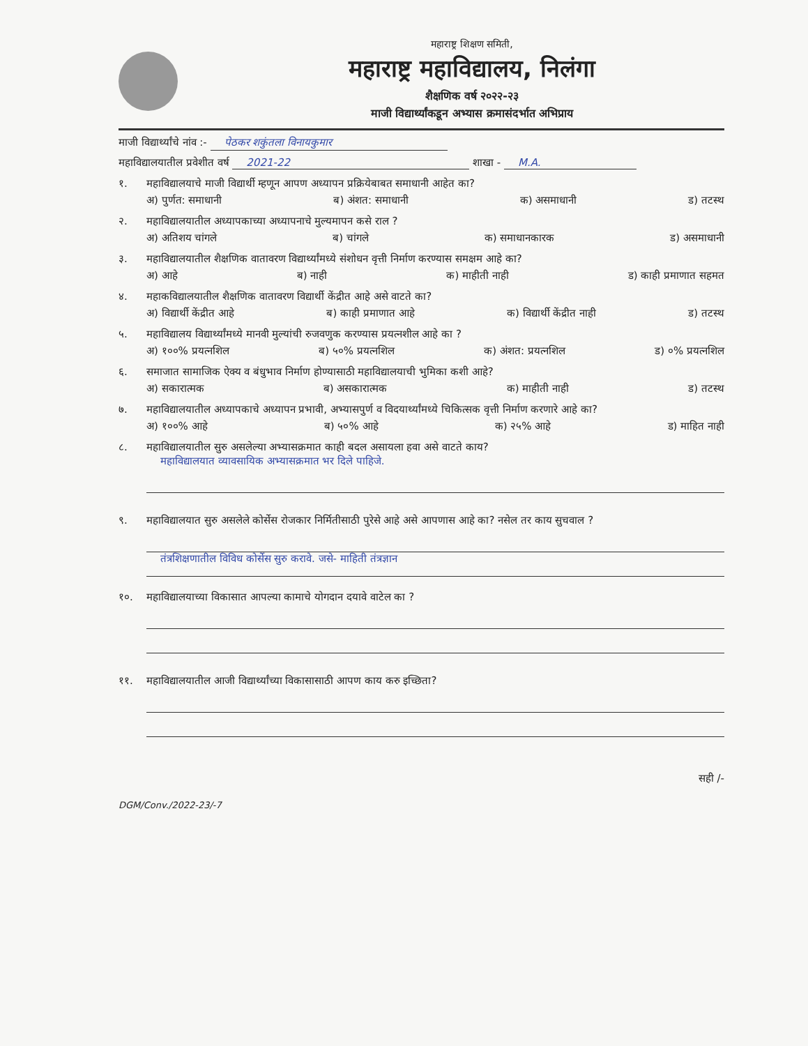महाराष्ट्र शिक्षण समिती,
महाराष्ट्र महाविद्यालय, निलंगा
शैक्षणिक वर्ष २०२२-२३
माजी विद्यार्थ्यांकडून अभ्यास क्रमासंदर्भात अभिप्राय
माजी विद्यार्थ्यांचे नांव :- पेठकर शकुंतला विनायकुमार
महाविद्यालयातील प्रवेशीत वर्ष 2021-22 शाखा - M.A.
१. महाविद्यालयाचे माजी विद्यार्थी म्हणून आपण अध्यापन प्रक्रियेबाबत समाधानी आहेत का?
अ) पुर्णत: समाधानी ब) अंशत: समाधानी क) असमाधानी ड) तटस्थ
२. महाविद्यालयातील अध्यापकाच्या अध्यापनाचे मुल्यमापन कसे राल ?
अ) अतिशय चांगले ब) चांगले क) समाधानकारक ड) असमाधानी
३. महाविद्यालयातील शैक्षणिक वातावरण विद्यार्थ्यांमध्ये संशोधन वृत्ती निर्माण करण्यास समक्षम आहे का?
अ) आहे ब) नाही क) माहीती नाही ड) काही प्रमाणात सहमत
४. महाकविद्यालयातील शैक्षणिक वातावरण विद्यार्थी केंद्रीत आहे असे वाटते का?
अ) विद्यार्थी केंद्रीत आहे ब) काही प्रमाणात आहे क) विद्यार्थी केंद्रीत नाही ड) तटस्थ
५. महाविद्यालय विद्यार्थ्यांमध्ये मानवी मुल्यांची रुजवणुक करण्यास प्रयत्नशील आहे का ?
अ) १००% प्रयत्नशिल ब) ५०% प्रयत्नशिल क) अंशत: प्रयत्नशिल ड) ०% प्रयत्नशिल
६. समाजात सामाजिक ऐक्य व बंधुभाव निर्माण होण्यासाठी महाविद्यालयाची भुमिका कशी आहे?
अ) सकारात्मक ब) असकारात्मक क) माहीती नाही ड) तटस्थ
७. महाविद्यालयातील अध्यापकाचे अध्यापन प्रभावी, अभ्यासपुर्ण व विदयार्थ्यांमध्ये चिकित्सक वृत्ती निर्माण करणारे आहे का?
अ) १००% आहे ब) ५०% आहे क) २५% आहे ड) माहित नाही
८. महाविद्यालयातील सुरु असलेल्या अभ्यासक्रमात काही बदल असायला हवा असे वाटते काय?
महाविद्यालयात व्यावसायिक अभ्यासक्रमात भर दिले पाहिजे.
९. महाविद्यालयात सुरु असलेले कोर्सेस रोजकार निर्मितीसाठी पुरेसे आहे असे आपणास आहे का? नसेल तर काय सुचवाल ?
तंत्रशिक्षणातील विविध कोर्सेस सुरु करावे. जसे- माहिती तंत्रज्ञान
१०. महाविद्यालयाच्या विकासात आपल्या कामाचे योगदान दयावे वाटेल का ?
११. महाविद्यालयातील आजी विद्यार्थ्यांच्या विकासासाठी आपण काय करु इच्छिता?
सही /-
DGM/Conv./2022-23/-7